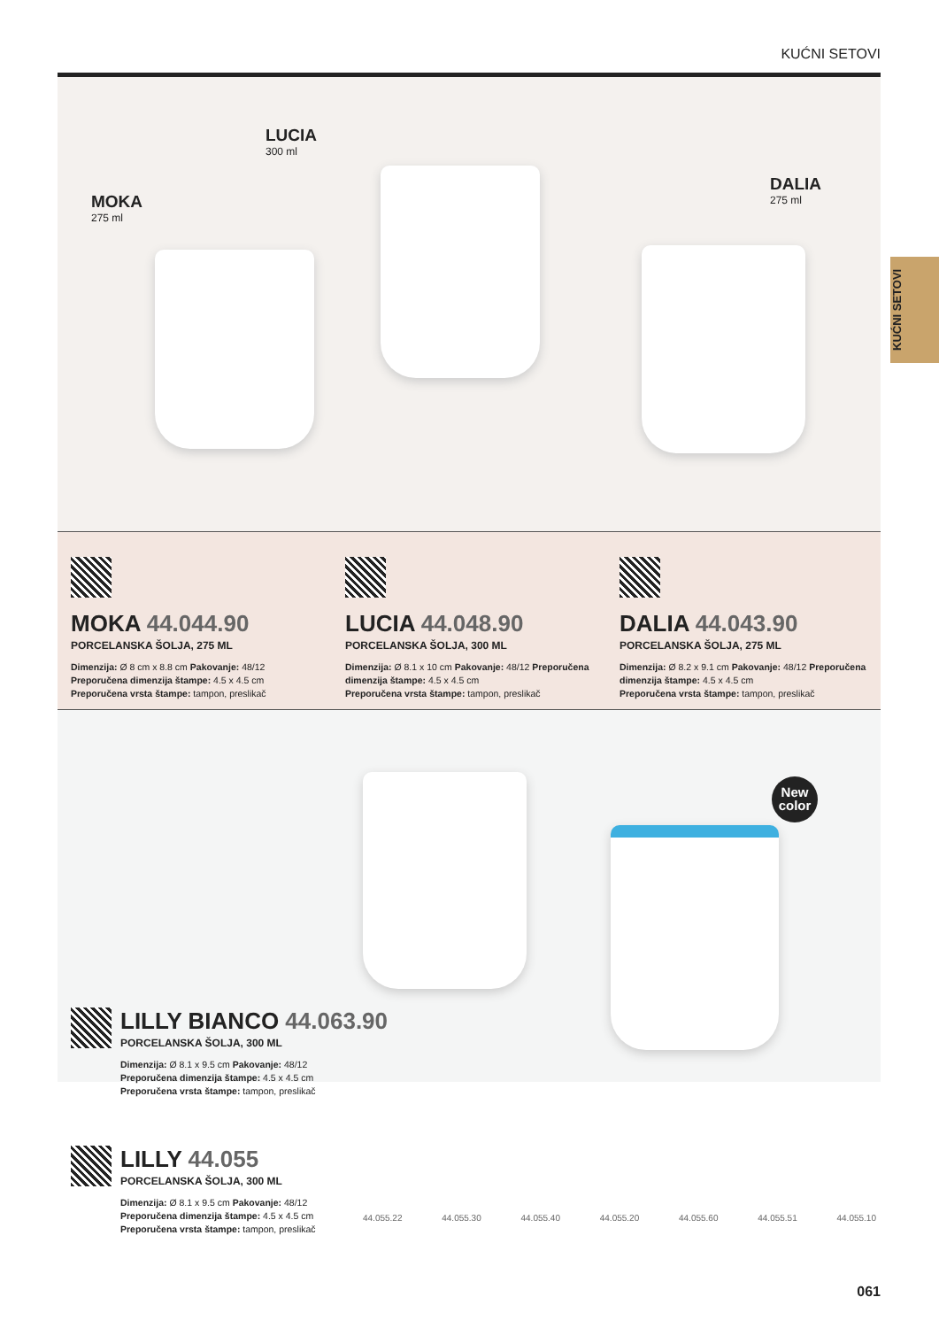KUĆNI SETOVI
KUĆNI SETOVI
MOKA
275 ml
LUCIA
300 ml
DALIA
275 ml
MOKA 44.044.90
PORCELANSKA ŠOLJA, 275 ML
Dimenzija: Ø 8 cm x 8.8 cm Pakovanje: 48/12 Preporučena dimenzija štampe: 4.5 x 4.5 cm
Preporučena vrsta štampe: tampon, preslikač
LUCIA 44.048.90
PORCELANSKA ŠOLJA, 300 ML
Dimenzija: Ø 8.1 x 10 cm Pakovanje: 48/12 Preporučena dimenzija štampe: 4.5 x 4.5 cm
Preporučena vrsta štampe: tampon, preslikač
DALIA 44.043.90
PORCELANSKA ŠOLJA, 275 ML
Dimenzija: Ø 8.2 x 9.1 cm Pakovanje: 48/12 Preporučena dimenzija štampe: 4.5 x 4.5 cm
Preporučena vrsta štampe: tampon, preslikač
New
color
LILLY BIANCO 44.063.90
PORCELANSKA ŠOLJA, 300 ML
Dimenzija: Ø 8.1 x 9.5 cm Pakovanje: 48/12
Preporučena dimenzija štampe: 4.5 x 4.5 cm
Preporučena vrsta štampe: tampon, preslikač
LILLY 44.055
PORCELANSKA ŠOLJA, 300 ML
Dimenzija: Ø 8.1 x 9.5 cm Pakovanje: 48/12
Preporučena dimenzija štampe: 4.5 x 4.5 cm
Preporučena vrsta štampe: tampon, preslikač
44.055.22 44.055.30 44.055.40 44.055.20 44.055.60 44.055.51 44.055.10
061